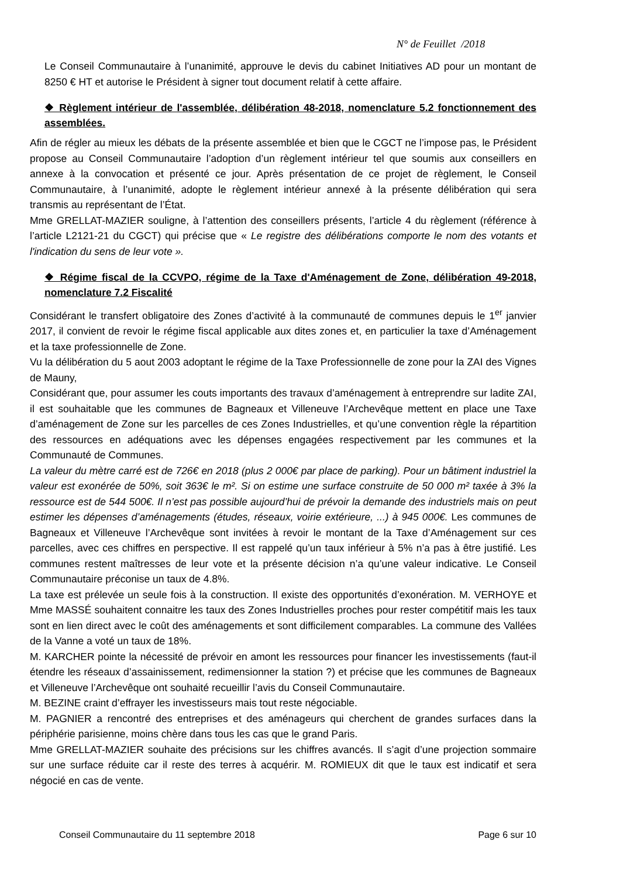N° de Feuillet /2018
Le Conseil Communautaire à l’unanimité, approuve le devis du cabinet Initiatives AD pour un montant de 8250 € HT et autorise le Président à signer tout document relatif à cette affaire.
❖ Règlement intérieur de l'assemblée, délibération 48-2018, nomenclature 5.2 fonctionnement des assemblées.
Afin de régler au mieux les débats de la présente assemblée et bien que le CGCT ne l’impose pas, le Président propose au Conseil Communautaire l’adoption d’un règlement intérieur tel que soumis aux conseillers en annexe à la convocation et présenté ce jour. Après présentation de ce projet de règlement, le Conseil Communautaire, à l’unanimité, adopte le règlement intérieur annexé à la présente délibération qui sera transmis au représentant de l’État.
Mme GRELLAT-MAZIER souligne, à l’attention des conseillers présents, l’article 4 du règlement (référence à l’article L2121-21 du CGCT) qui précise que « Le registre des délibérations comporte le nom des votants et l'indication du sens de leur vote ».
❖ Régime fiscal de la CCVPO, régime de la Taxe d'Aménagement de Zone, délibération 49-2018, nomenclature 7.2 Fiscalité
Considérant le transfert obligatoire des Zones d’activité à la communauté de communes depuis le 1<sup>er</sup> janvier 2017, il convient de revoir le régime fiscal applicable aux dites zones et, en particulier la taxe d’Aménagement et la taxe professionnelle de Zone.
Vu la délibération du 5 aout 2003 adoptant le régime de la Taxe Professionnelle de zone pour la ZAI des Vignes de Mauny,
Considérant que, pour assumer les couts importants des travaux d’aménagement à entreprendre sur ladite ZAI, il est souhaitable que les communes de Bagneaux et Villeneuve l’Archevêque mettent en place une Taxe d’aménagement de Zone sur les parcelles de ces Zones Industrielles, et qu’une convention règle la répartition des ressources en adéquations avec les dépenses engagées respectivement par les communes et la Communauté de Communes.
La valeur du mètre carré est de 726€ en 2018 (plus 2 000€ par place de parking). Pour un bâtiment industriel la valeur est exonérée de 50%, soit 363€ le m². Si on estime une surface construite de 50 000 m² taxée à 3% la ressource est de 544 500€. Il n’est pas possible aujourd’hui de prévoir la demande des industriels mais on peut estimer les dépenses d’aménagements (études, réseaux, voirie extérieure, ...) à 945 000€. Les communes de Bagneaux et Villeneuve l’Archevêque sont invitées à revoir le montant de la Taxe d’Aménagement sur ces parcelles, avec ces chiffres en perspective. Il est rappelé qu’un taux inférieur à 5% n’a pas à être justifié. Les communes restent maîtresses de leur vote et la présente décision n’a qu’une valeur indicative. Le Conseil Communautaire préconise un taux de 4.8%.
La taxe est prélevée un seule fois à la construction. Il existe des opportunités d’exonération. M. VERHOYE et Mme MASSÉ souhaitent connaitre les taux des Zones Industrielles proches pour rester compétitif mais les taux sont en lien direct avec le coût des aménagements et sont difficilement comparables. La commune des Vallées de la Vanne a voté un taux de 18%.
M. KARCHER pointe la nécessité de prévoir en amont les ressources pour financer les investissements (faut-il étendre les réseaux d’assainissement, redimensionner la station ?) et précise que les communes de Bagneaux et Villeneuve l’Archevêque ont souhaité recueillir l’avis du Conseil Communautaire.
M. BEZINE craint d’effrayer les investisseurs mais tout reste négociable.
M. PAGNIER a rencontré des entreprises et des aménageurs qui cherchent de grandes surfaces dans la périphérie parisienne, moins chère dans tous les cas que le grand Paris.
Mme GRELLAT-MAZIER souhaite des précisions sur les chiffres avancés. Il s’agit d’une projection sommaire sur une surface réduite car il reste des terres à acquérir. M. ROMIEUX dit que le taux est indicatif et sera négocié en cas de vente.
Conseil Communautaire du 11 septembre 2018 Page 6 sur 10